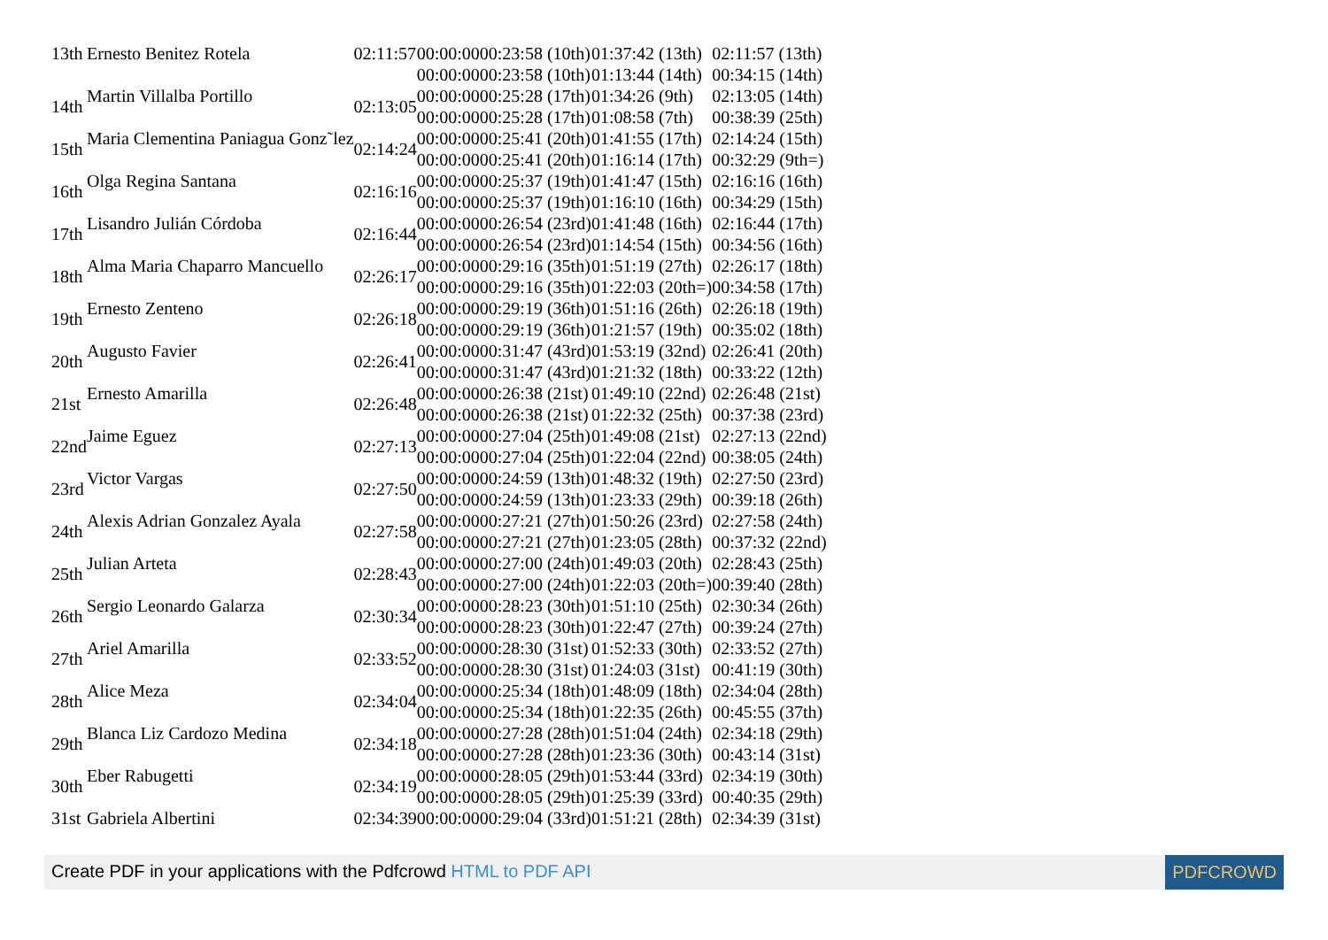| 13th | Ernesto Benitez Rotela | 02:11:57 | 00:00:0000:23:58 (10th) | 01:37:42 (13th) | 02:11:57 (13th) |
| | | | 00:00:0000:23:58 (10th) | 01:13:44 (14th) | 00:34:15 (14th) |
| 14th | Martin Villalba Portillo | 02:13:05 | 00:00:0000:25:28 (17th) | 01:34:26 (9th) | 02:13:05 (14th) |
| | | | 00:00:0000:25:28 (17th) | 01:08:58 (7th) | 00:38:39 (25th) |
| 15th | Maria Clementina Paniagua Gonz˜lez | 02:14:24 | 00:00:0000:25:41 (20th) | 01:41:55 (17th) | 02:14:24 (15th) |
| | | | 00:00:0000:25:41 (20th) | 01:16:14 (17th) | 00:32:29 (9th=) |
| 16th | Olga Regina Santana | 02:16:16 | 00:00:0000:25:37 (19th) | 01:41:47 (15th) | 02:16:16 (16th) |
| | | | 00:00:0000:25:37 (19th) | 01:16:10 (16th) | 00:34:29 (15th) |
| 17th | Lisandro Julián Córdoba | 02:16:44 | 00:00:0000:26:54 (23rd) | 01:41:48 (16th) | 02:16:44 (17th) |
| | | | 00:00:0000:26:54 (23rd) | 01:14:54 (15th) | 00:34:56 (16th) |
| 18th | Alma Maria Chaparro Mancuello | 02:26:17 | 00:00:0000:29:16 (35th) | 01:51:19 (27th) | 02:26:17 (18th) |
| | | | 00:00:0000:29:16 (35th) | 01:22:03 (20th=) | 00:34:58 (17th) |
| 19th | Ernesto Zenteno | 02:26:18 | 00:00:0000:29:19 (36th) | 01:51:16 (26th) | 02:26:18 (19th) |
| | | | 00:00:0000:29:19 (36th) | 01:21:57 (19th) | 00:35:02 (18th) |
| 20th | Augusto Favier | 02:26:41 | 00:00:0000:31:47 (43rd) | 01:53:19 (32nd) | 02:26:41 (20th) |
| | | | 00:00:0000:31:47 (43rd) | 01:21:32 (18th) | 00:33:22 (12th) |
| 21st | Ernesto Amarilla | 02:26:48 | 00:00:0000:26:38 (21st) | 01:49:10 (22nd) | 02:26:48 (21st) |
| | | | 00:00:0000:26:38 (21st) | 01:22:32 (25th) | 00:37:38 (23rd) |
| 22nd | Jaime Eguez | 02:27:13 | 00:00:0000:27:04 (25th) | 01:49:08 (21st) | 02:27:13 (22nd) |
| | | | 00:00:0000:27:04 (25th) | 01:22:04 (22nd) | 00:38:05 (24th) |
| 23rd | Victor Vargas | 02:27:50 | 00:00:0000:24:59 (13th) | 01:48:32 (19th) | 02:27:50 (23rd) |
| | | | 00:00:0000:24:59 (13th) | 01:23:33 (29th) | 00:39:18 (26th) |
| 24th | Alexis Adrian Gonzalez Ayala | 02:27:58 | 00:00:0000:27:21 (27th) | 01:50:26 (23rd) | 02:27:58 (24th) |
| | | | 00:00:0000:27:21 (27th) | 01:23:05 (28th) | 00:37:32 (22nd) |
| 25th | Julian Arteta | 02:28:43 | 00:00:0000:27:00 (24th) | 01:49:03 (20th) | 02:28:43 (25th) |
| | | | 00:00:0000:27:00 (24th) | 01:22:03 (20th=) | 00:39:40 (28th) |
| 26th | Sergio Leonardo Galarza | 02:30:34 | 00:00:0000:28:23 (30th) | 01:51:10 (25th) | 02:30:34 (26th) |
| | | | 00:00:0000:28:23 (30th) | 01:22:47 (27th) | 00:39:24 (27th) |
| 27th | Ariel Amarilla | 02:33:52 | 00:00:0000:28:30 (31st) | 01:52:33 (30th) | 02:33:52 (27th) |
| | | | 00:00:0000:28:30 (31st) | 01:24:03 (31st) | 00:41:19 (30th) |
| 28th | Alice Meza | 02:34:04 | 00:00:0000:25:34 (18th) | 01:48:09 (18th) | 02:34:04 (28th) |
| | | | 00:00:0000:25:34 (18th) | 01:22:35 (26th) | 00:45:55 (37th) |
| 29th | Blanca Liz Cardozo Medina | 02:34:18 | 00:00:0000:27:28 (28th) | 01:51:04 (24th) | 02:34:18 (29th) |
| | | | 00:00:0000:27:28 (28th) | 01:23:36 (30th) | 00:43:14 (31st) |
| 30th | Eber Rabugetti | 02:34:19 | 00:00:0000:28:05 (29th) | 01:53:44 (33rd) | 02:34:19 (30th) |
| | | | 00:00:0000:28:05 (29th) | 01:25:39 (33rd) | 00:40:35 (29th) |
| 31st | Gabriela Albertini | 02:34:39 | 00:00:0000:29:04 (33rd) | 01:51:21 (28th) | 02:34:39 (31st) |
Create PDF in your applications with the Pdfcrowd HTML to PDF API PDFCROWD